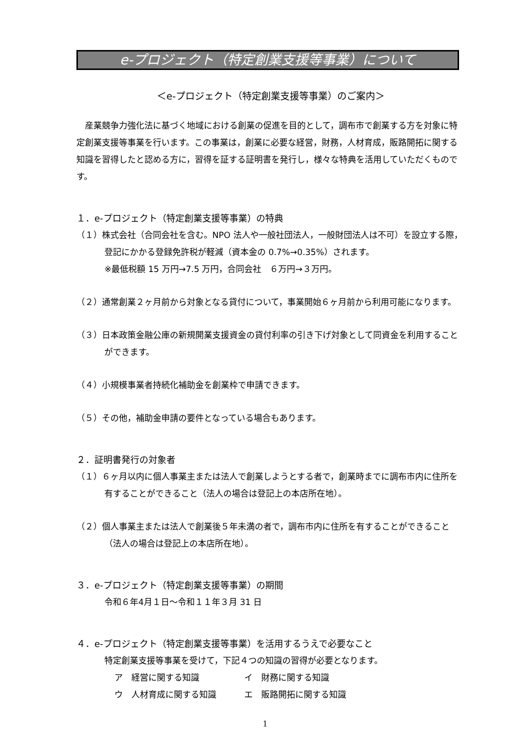e-プロジェクト（特定創業支援等事業）について
＜e-プロジェクト（特定創業支援等事業）のご案内＞
産業競争力強化法に基づく地域における創業の促進を目的として，調布市で創業する方を対象に特定創業支援等事業を行います。この事業は，創業に必要な経営，財務，人材育成，販路開拓に関する知識を習得したと認める方に，習得を証する証明書を発行し，様々な特典を活用していただくものです。
１．e-プロジェクト（特定創業支援等事業）の特典
（１）株式会社（合同会社を含む。NPO 法人や一般社団法人，一般財団法人は不可）を設立する際，登記にかかる登録免許税が軽減（資本金の 0.7%→0.35%）されます。
※最低税額 15 万円→7.5 万円，合同会社　６万円→３万円。
（２）通常創業２ヶ月前から対象となる貸付について，事業開始６ヶ月前から利用可能になります。
（３）日本政策金融公庫の新規開業支援資金の貸付利率の引き下げ対象として同資金を利用することができます。
（４）小規模事業者持続化補助金を創業枠で申請できます。
（５）その他，補助金申請の要件となっている場合もあります。
２．証明書発行の対象者
（１）６ヶ月以内に個人事業主または法人で創業しようとする者で，創業時までに調布市内に住所を有することができること（法人の場合は登記上の本店所在地）。
（２）個人事業主または法人で創業後５年未満の者で，調布市内に住所を有することができること（法人の場合は登記上の本店所在地）。
３．e-プロジェクト（特定創業支援等事業）の期間
令和６年4月１日～令和１１年３月 31 日
４．e-プロジェクト（特定創業支援等事業）を活用するうえで必要なこと
特定創業支援等事業を受けて，下記４つの知識の習得が必要となります。
ア　経営に関する知識 イ　財務に関する知識 ウ　人材育成に関する知識 エ　販路開拓に関する知識
1